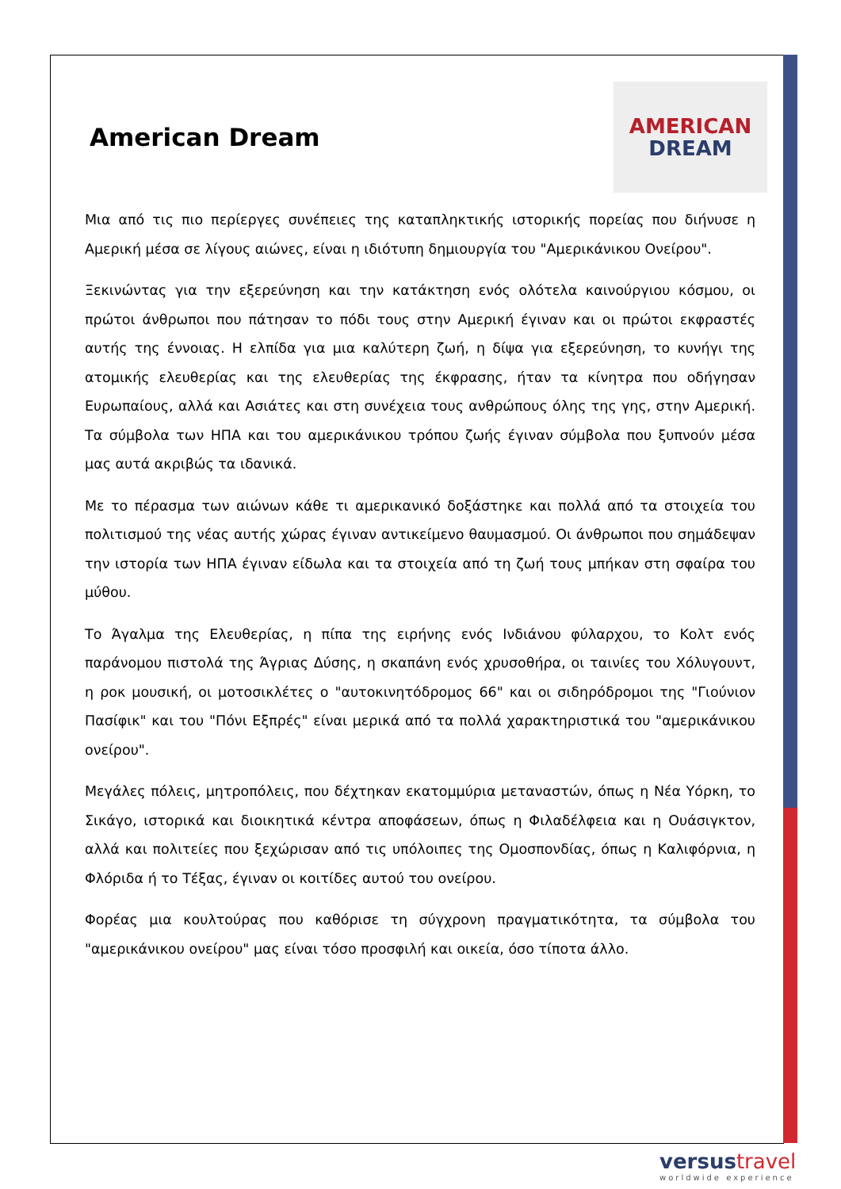American Dream
AMERICAN
DREAM
Μια από τις πιο περίεργες συνέπειες της καταπληκτικής ιστορικής πορείας που διήνυσε η Αμερική μέσα σε λίγους αιώνες, είναι η ιδιότυπη δημιουργία του "Αμερικάνικου Ονείρου".
Ξεκινώντας για την εξερεύνηση και την κατάκτηση ενός ολότελα καινούργιου κόσμου, οι πρώτοι άνθρωποι που πάτησαν το πόδι τους στην Αμερική έγιναν και οι πρώτοι εκφραστές αυτής της έννοιας. Η ελπίδα για μια καλύτερη ζωή, η δίψα για εξερεύνηση, το κυνήγι της ατομικής ελευθερίας και της ελευθερίας της έκφρασης, ήταν τα κίνητρα που οδήγησαν Ευρωπαίους, αλλά και Ασιάτες και στη συνέχεια τους ανθρώπους όλης της γης, στην Αμερική. Τα σύμβολα των ΗΠΑ και του αμερικάνικου τρόπου ζωής έγιναν σύμβολα που ξυπνούν μέσα μας αυτά ακριβώς τα ιδανικά.
Με το πέρασμα των αιώνων κάθε τι αμερικανικό δοξάστηκε και πολλά από τα στοιχεία του πολιτισμού της νέας αυτής χώρας έγιναν αντικείμενο θαυμασμού. Οι άνθρωποι που σημάδεψαν την ιστορία των ΗΠΑ έγιναν είδωλα και τα στοιχεία από τη ζωή τους μπήκαν στη σφαίρα του μύθου.
Το Άγαλμα της Ελευθερίας, η πίπα της ειρήνης ενός Ινδιάνου φύλαρχου, το Κολτ ενός παράνομου πιστολά της Άγριας Δύσης, η σκαπάνη ενός χρυσοθήρα, οι ταινίες του Χόλυγουντ, η ροκ μουσική, οι μοτοσικλέτες ο "αυτοκινητόδρομος 66" και οι σιδηρόδρομοι της "Γιούνιον Πασίφικ" και του "Πόνι Εξπρές" είναι μερικά από τα πολλά χαρακτηριστικά του "αμερικάνικου ονείρου".
Μεγάλες πόλεις, μητροπόλεις, που δέχτηκαν εκατομμύρια μεταναστών, όπως η Νέα Υόρκη, το Σικάγο, ιστορικά και διοικητικά κέντρα αποφάσεων, όπως η Φιλαδέλφεια και η Ουάσιγκτον, αλλά και πολιτείες που ξεχώρισαν από τις υπόλοιπες της Ομοσπονδίας, όπως η Καλιφόρνια, η Φλόριδα ή το Τέξας, έγιναν οι κοιτίδες αυτού του ονείρου.
Φορέας μια κουλτούρας που καθόρισε τη σύγχρονη πραγματικότητα, τα σύμβολα του "αμερικάνικου ονείρου" μας είναι τόσο προσφιλή και οικεία, όσο τίποτα άλλο.
versustravel
worldwide experience